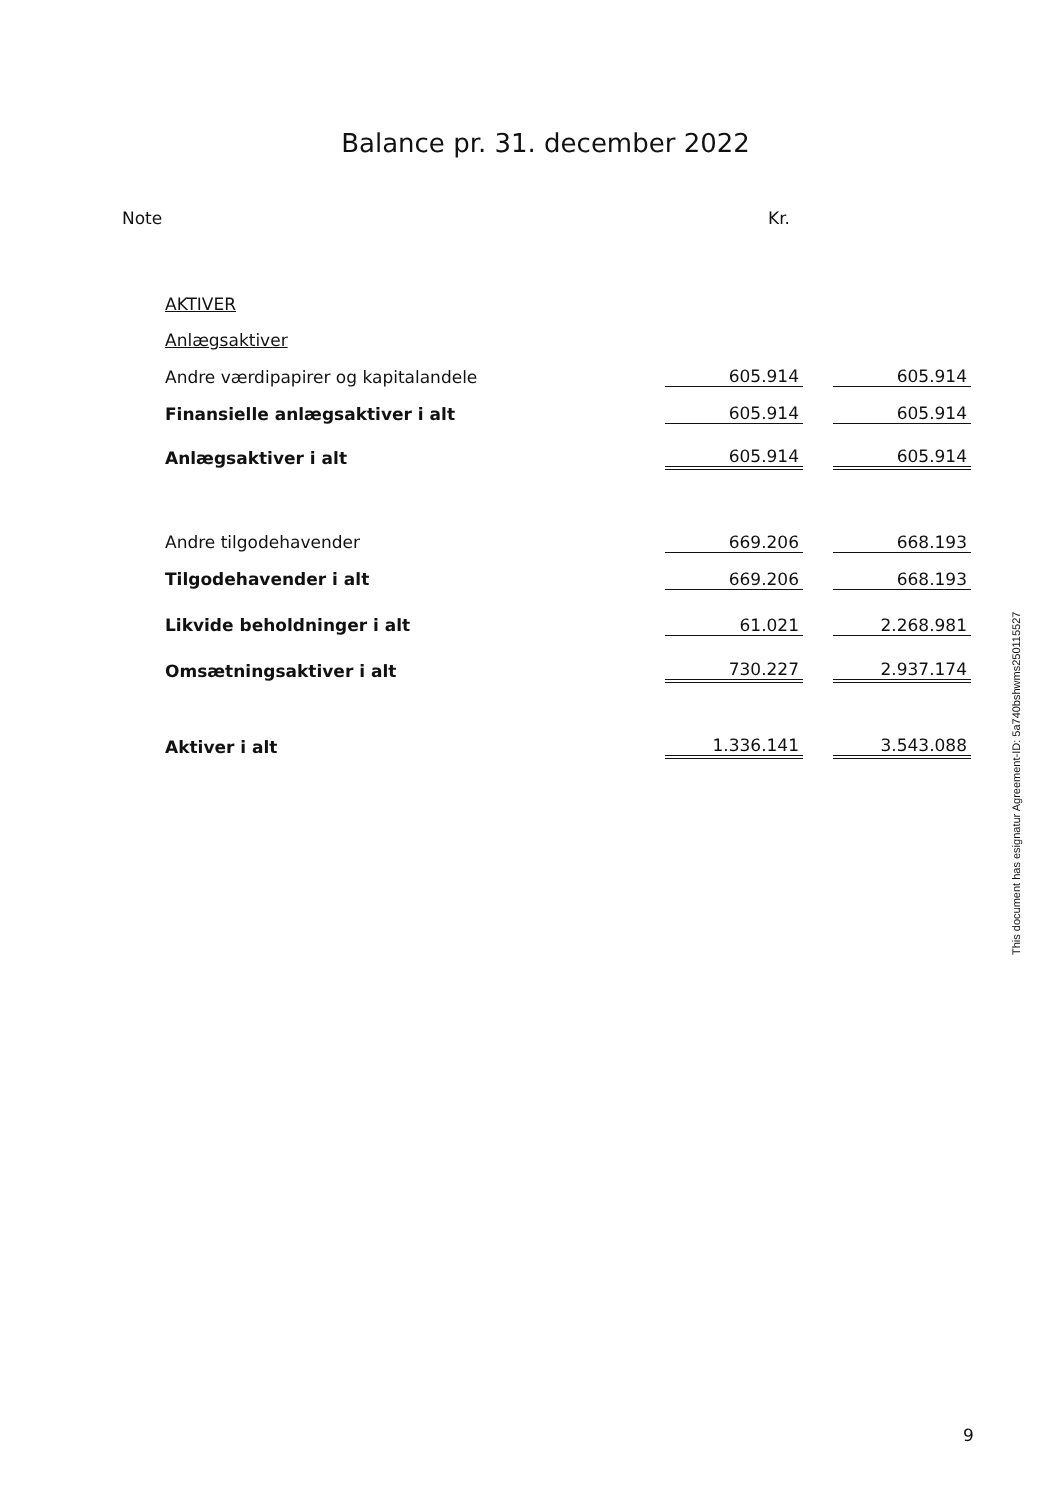Balance pr. 31. december 2022
Note Kr.
| AKTIVER | | | |
| Anlægsaktiver | | | |
| Andre værdipapirer og kapitalandele | 605.914 | | 605.914 |
| Finansielle anlægsaktiver i alt | 605.914 | | 605.914 |
| Anlægsaktiver i alt | 605.914 | | 605.914 |
| Andre tilgodehavender | 669.206 | | 668.193 |
| Tilgodehavender i alt | 669.206 | | 668.193 |
| Likvide beholdninger i alt | 61.021 | | 2.268.981 |
| Omsætningsaktiver i alt | 730.227 | | 2.937.174 |
| Aktiver i alt | 1.336.141 | | 3.543.088 |
This document has esignatur Agreement-ID: 5a740bshwms250115527
9